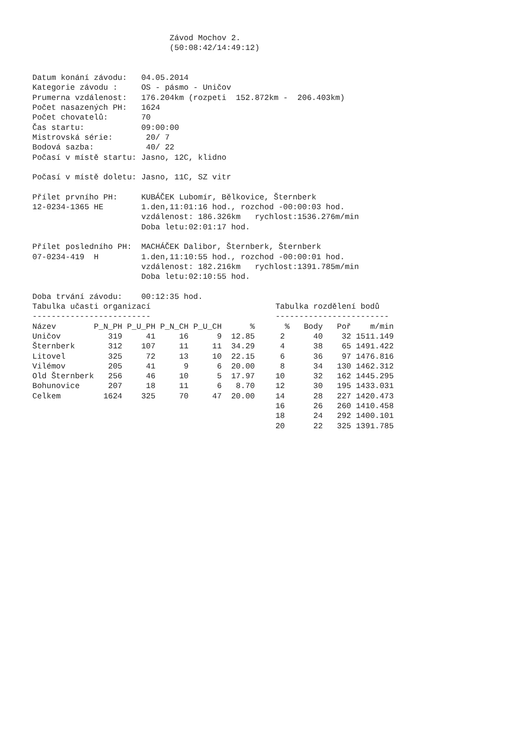Závod Mochov 2.
                             (50:08:42/14:49:12)


Datum konání závodu:   04.05.2014
Kategorie závodu :     OS - pásmo - Uničov
Prumerna vzdálenost:   176.204km (rozpeti  152.872km -  206.403km)
Počet nasazených PH:   1624
Počet chovatelů:       70
Čas startu:            09:00:00
Mistrovská série:       20/ 7
Bodová sazba:           40/ 22
Počasí v místě startu: Jasno, 12C, klidno

Počasí v místě doletu: Jasno, 11C, SZ vitr

Přílet prvního PH:     KUBÁČEK Lubomír, Bělkovice, Šternberk
12-0234-1365 HE        1.den,11:01:16 hod., rozchod -00:00:03 hod.
                       vzdálenost: 186.326km   rychlost:1536.276m/min
                       Doba letu:02:01:17 hod.

Přílet posledního PH:  MACHÁČEK Dalibor, Šternberk, Šternberk
07-0234-419  H         1.den,11:10:55 hod., rozchod -00:00:01 hod.
                       vzdálenost: 182.216km   rychlost:1391.785m/min
                       Doba letu:02:10:55 hod.

Doba trvání závodu:    00:12:35 hod.
Tabulka učasti organizací
-------------------------
| Název | P_N_PH | P_U_PH | P_N_CH | P_U_CH | % |
| --- | --- | --- | --- | --- | --- |
| Uničov | 319 | 41 | 16 | 9 | 12.85 |
| Šternberk | 312 | 107 | 11 | 11 | 34.29 |
| Litovel | 325 | 72 | 13 | 10 | 22.15 |
| Vilémov | 205 | 41 | 9 | 6 | 20.00 |
| Old Šternberk | 256 | 46 | 10 | 5 | 17.97 |
| Bohunovice | 207 | 18 | 11 | 6 | 8.70 |
| Celkem | 1624 | 325 | 70 | 47 | 20.00 |
Tabulka rozdělení bodů
------------------------
| % | Body | Poř | m/min |
| --- | --- | --- | --- |
| 2 | 40 | 32 | 1511.149 |
| 4 | 38 | 65 | 1491.422 |
| 6 | 36 | 97 | 1476.816 |
| 8 | 34 | 130 | 1462.312 |
| 10 | 32 | 162 | 1445.295 |
| 12 | 30 | 195 | 1433.031 |
| 14 | 28 | 227 | 1420.473 |
| 16 | 26 | 260 | 1410.458 |
| 18 | 24 | 292 | 1400.101 |
| 20 | 22 | 325 | 1391.785 |